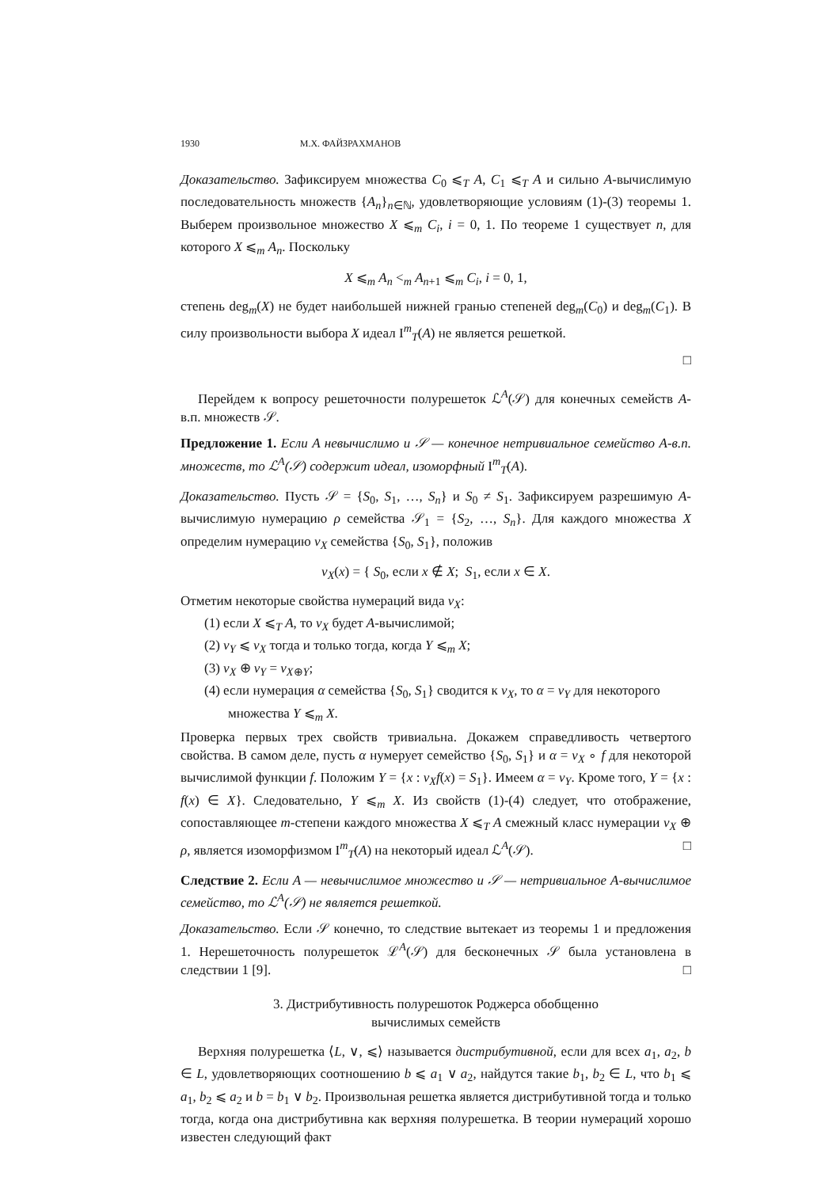1930 М.Х. ФАЙЗРАХМАНОВ
Доказательство. Зафиксируем множества C<sub>0</sub> ⩽<sub>T</sub> A, C<sub>1</sub> ⩽<sub>T</sub> A и сильно A-вычислимую последовательность множеств {A<sub>n</sub>}<sub>n∈ℕ</sub>, удовлетворяющие условиям (1)-(3) теоремы 1. Выберем произвольное множество X ⩽<sub>m</sub> C<sub>i</sub>, i = 0, 1. По теореме 1 существует n, для которого X ⩽<sub>m</sub> A<sub>n</sub>. Поскольку
X ⩽<sub>m</sub> A<sub>n</sub> <<sub>m</sub> A<sub>n+1</sub> ⩽<sub>m</sub> C<sub>i</sub>, i = 0, 1,
степень deg<sub>m</sub>(X) не будет наибольшей нижней гранью степеней deg<sub>m</sub>(C<sub>0</sub>) и deg<sub>m</sub>(C<sub>1</sub>). В силу произвольности выбора X идеал I<sup>m</sup><sub>T</sub>(A) не является решеткой.
□
Перейдем к вопросу решеточности полурешеток ℒ<sup>A</sup>(𝒮) для конечных семейств A-в.п. множеств 𝒮.
Предложение 1. Если A невычислимо и 𝒮 — конечное нетривиальное семейство A-в.п. множеств, то ℒ<sup>A</sup>(𝒮) содержит идеал, изоморфный I<sup>m</sup><sub>T</sub>(A).
Доказательство. Пусть 𝒮 = {S<sub>0</sub>, S<sub>1</sub>, …, S<sub>n</sub>} и S<sub>0</sub> ≠ S<sub>1</sub>. Зафиксируем разрешимую A-вычислимую нумерацию ρ семейства 𝒮<sub>1</sub> = {S<sub>2</sub>, …, S<sub>n</sub>}. Для каждого множества X определим нумерацию ν<sub>X</sub> семейства {S<sub>0</sub>, S<sub>1</sub>}, положив
ν<sub>X</sub>(x) = { S<sub>0</sub>, если x ∉ X; S<sub>1</sub>, если x ∈ X.
Отметим некоторые свойства нумераций вида ν<sub>X</sub>:
(1) если X ⩽<sub>T</sub> A, то ν<sub>X</sub> будет A-вычислимой;
(2) ν<sub>Y</sub> ⩽ ν<sub>X</sub> тогда и только тогда, когда Y ⩽<sub>m</sub> X;
(3) ν<sub>X</sub> ⊕ ν<sub>Y</sub> = ν<sub>X⊕Y</sub>;
(4) если нумерация α семейства {S<sub>0</sub>, S<sub>1</sub>} сводится к ν<sub>X</sub>, то α = ν<sub>Y</sub> для некоторого множества Y ⩽<sub>m</sub> X.
Проверка первых трех свойств тривиальна. Докажем справедливость четвертого свойства. В самом деле, пусть α нумерует семейство {S<sub>0</sub>, S<sub>1</sub>} и α = ν<sub>X</sub> ∘ f для некоторой вычислимой функции f. Положим Y = {x : ν<sub>X</sub>f(x) = S<sub>1</sub>}. Имеем α = ν<sub>Y</sub>. Кроме того, Y = {x : f(x) ∈ X}. Следовательно, Y ⩽<sub>m</sub> X. Из свойств (1)-(4) следует, что отображение, сопоставляющее m-степени каждого множества X ⩽<sub>T</sub> A смежный класс нумерации ν<sub>X</sub> ⊕ ρ, является изоморфизмом I<sup>m</sup><sub>T</sub>(A) на некоторый идеал ℒ<sup>A</sup>(𝒮). □
Следствие 2. Если A — невычислимое множество и 𝒮 — нетривиальное A-вычислимое семейство, то ℒ<sup>A</sup>(𝒮) не является решеткой.
Доказательство. Если 𝒮 конечно, то следствие вытекает из теоремы 1 и предложения 1. Нерешеточность полурешеток ℒ<sup>A</sup>(𝒮) для бесконечных 𝒮 была установлена в следствии 1 [9]. □
3. Дистрибутивность полурешоток Роджерса обобщенно
вычислимых семейств
Верхняя полурешетка ⟨L, ∨, ⩽⟩ называется дистрибутивной, если для всех a<sub>1</sub>, a<sub>2</sub>, b ∈ L, удовлетворяющих соотношению b ⩽ a<sub>1</sub> ∨ a<sub>2</sub>, найдутся такие b<sub>1</sub>, b<sub>2</sub> ∈ L, что b<sub>1</sub> ⩽ a<sub>1</sub>, b<sub>2</sub> ⩽ a<sub>2</sub> и b = b<sub>1</sub> ∨ b<sub>2</sub>. Произвольная решетка является дистрибутивной тогда и только тогда, когда она дистрибутивна как верхняя полурешетка. В теории нумераций хорошо известен следующий факт